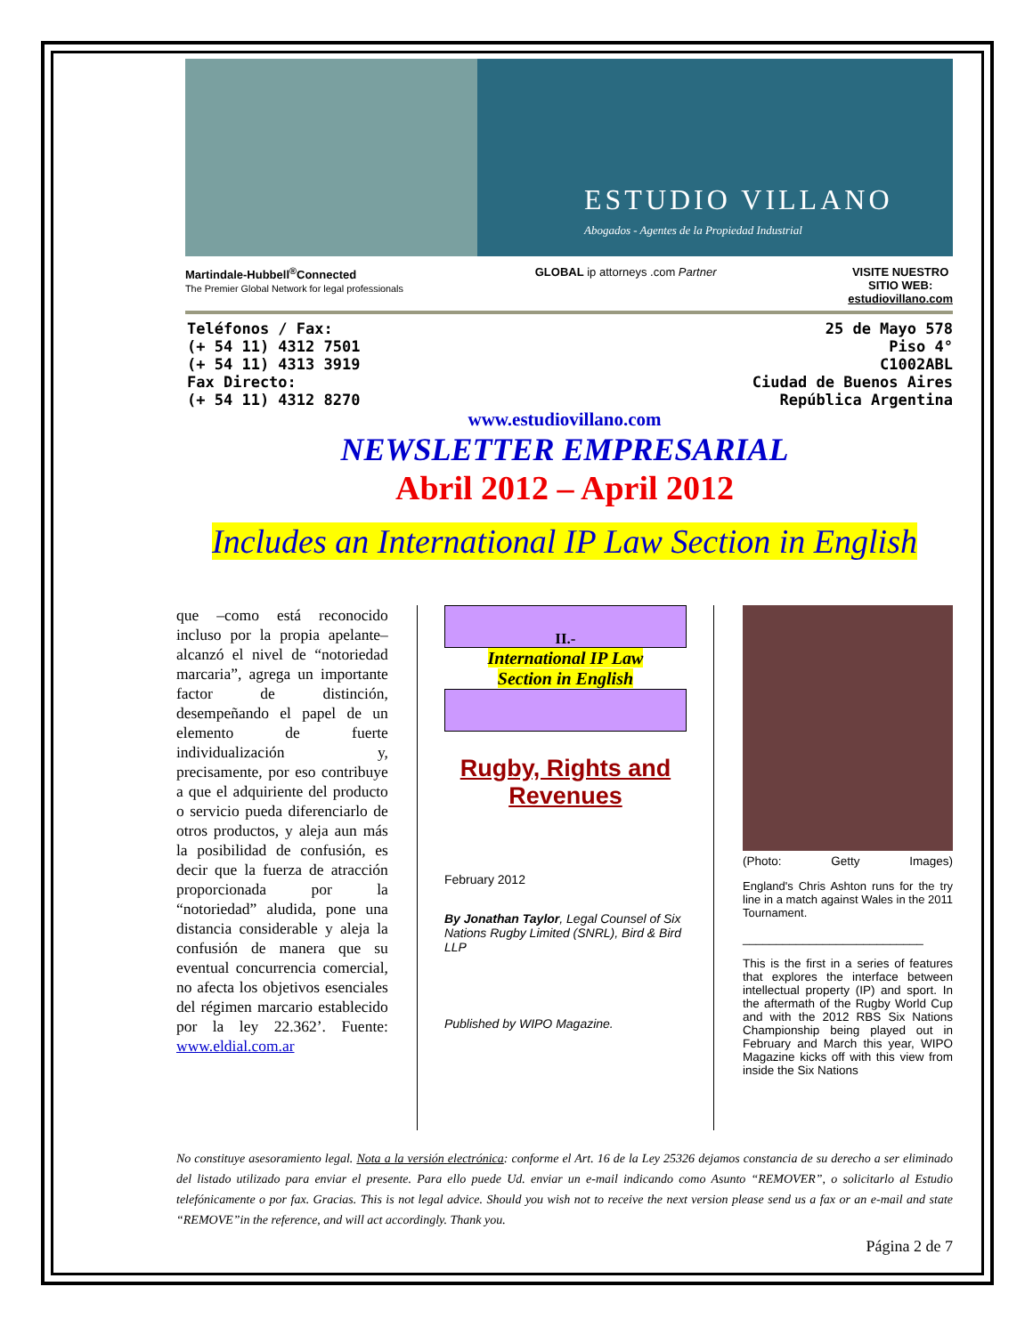ESTUDIO VILLANO
Abogados - Agentes de la Propiedad Industrial
Martindale-Hubbell<sup>®</sup>Connected
The Premier Global Network for legal professionals
GLOBAL ip attorneys .com Partner
VISITE NUESTRO
SITIO WEB:
estudiovillano.com
Teléfonos / Fax:
(+ 54 11) 4312 7501
(+ 54 11) 4313 3919
Fax Directo:
(+ 54 11) 4312 8270
25 de Mayo 578
Piso 4°
C1002ABL
Ciudad de Buenos Aires
República Argentina
www.estudiovillano.com
NEWSLETTER EMPRESARIAL
Abril 2012 – April 2012
Includes an International IP Law Section in English
que –como está reconocido incluso por la propia apelante– alcanzó el nivel de “notoriedad marcaria”, agrega un importante factor de distinción, desempeñando el papel de un elemento de fuerte individualización y, precisamente, por eso contribuye a que el adquiriente del producto o servicio pueda diferenciarlo de otros productos, y aleja aun más la posibilidad de confusión, es decir que la fuerza de atracción proporcionada por la “notoriedad” aludida, pone una distancia considerable y aleja la confusión de manera que su eventual concurrencia comercial, no afecta los objetivos esenciales del régimen marcario establecido por la ley 22.362’. Fuente: www.eldial.com.ar
II.-
International IP Law
Section in English
Rugby, Rights and Revenues
February 2012
By Jonathan Taylor, Legal Counsel of Six Nations Rugby Limited (SNRL), Bird & Bird LLP
Published by WIPO Magazine.
(Photo: Getty Images)
England's Chris Ashton runs for the try line in a match against Wales in the 2011 Tournament.
___________________________
This is the first in a series of features that explores the interface between intellectual property (IP) and sport. In the aftermath of the Rugby World Cup and with the 2012 RBS Six Nations Championship being played out in February and March this year, WIPO Magazine kicks off with this view from inside the Six Nations
No constituye asesoramiento legal. Nota a la versión electrónica: conforme el Art. 16 de la Ley 25326 dejamos constancia de su derecho a ser eliminado del listado utilizado para enviar el presente. Para ello puede Ud. enviar un e-mail indicando como Asunto “REMOVER”, o solicitarlo al Estudio telefónicamente o por fax. Gracias. This is not legal advice. Should you wish not to receive the next version please send us a fax or an e-mail and state “REMOVE”in the reference, and will act accordingly. Thank you.
Página 2 de 7